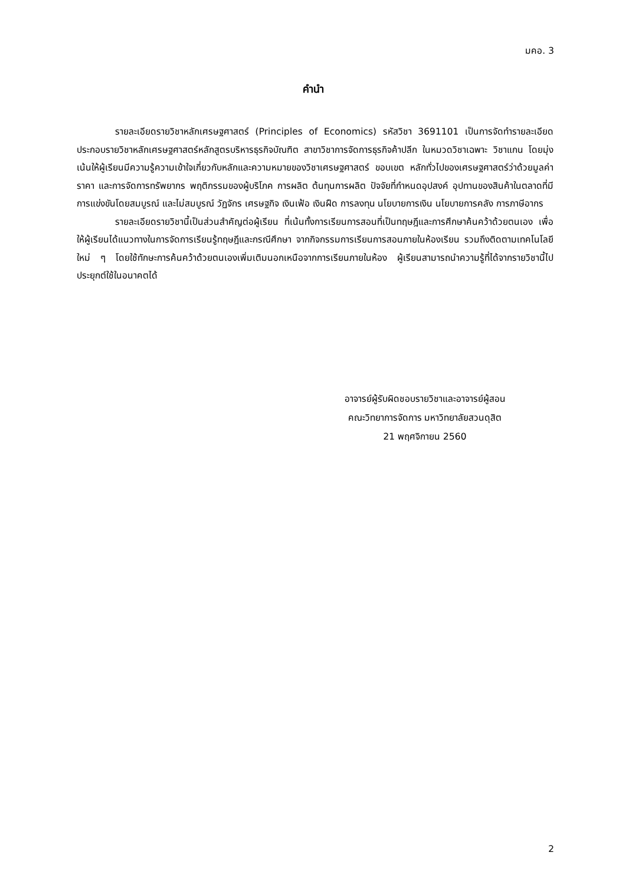มคอ. 3
คำนำ
รายละเอียดรายวิชาหลักเศรษฐศาสตร์ (Principles of Economics) รหัสวิชา 3691101 เป็นการจัดทำรายละเอียดประกอบรายวิชาหลักเศรษฐศาสตร์หลักสูตรบริหารธุรกิจบัณฑิต สาขาวิชาการจัดการธุรกิจค้าปลีก ในหมวดวิชาเฉพาะ วิชาแกน โดยมุ่งเน้นให้ผู้เรียนมีความรู้ความเข้าใจเกี่ยวกับหลักและความหมายของวิชาเศรษฐศาสตร์ ขอบเขต หลักทั่วไปของเศรษฐศาสตร์ว่าด้วยมูลค่า ราคา และการจัดการทรัพยากร พฤติกรรมของผู้บริโภค การผลิต ต้นทุนการผลิต ปัจจัยที่กำหนดอุปสงค์ อุปทานของสินค้าในตลาดที่มีการแข่งขันโดยสมบูรณ์ และไม่สมบูรณ์ วัฏจักร เศรษฐกิจ เงินเฟ้อ เงินฝืด การลงทุน นโยบายการเงิน นโยบายการคลัง การภาษีอากร
รายละเอียดรายวิชานี้เป็นส่วนสำคัญต่อผู้เรียน ที่เน้นทั้งการเรียนการสอนที่เป็นทฤษฎีและการศึกษาค้นคว้าด้วยตนเอง เพื่อให้ผู้เรียนได้แนวทางในการจัดการเรียนรู้ทฤษฎีและกรณีศึกษา จากกิจกรรมการเรียนการสอนภายในห้องเรียน รวมถึงติดตามเทคโนโลยีใหม่ ๆ โดยใช้ทักษะการค้นคว้าด้วยตนเองเพิ่มเติมนอกเหนือจากการเรียนภายในห้อง ผู้เรียนสามารถนำความรู้ที่ได้จากรายวิชานี้ไปประยุกต์ใช้ในอนาคตได้
อาจารย์ผู้รับผิดชอบรายวิชาและอาจารย์ผู้สอน
คณะวิทยาการจัดการ มหาวิทยาลัยสวนดุสิต
21 พฤศจิกายน 2560
2